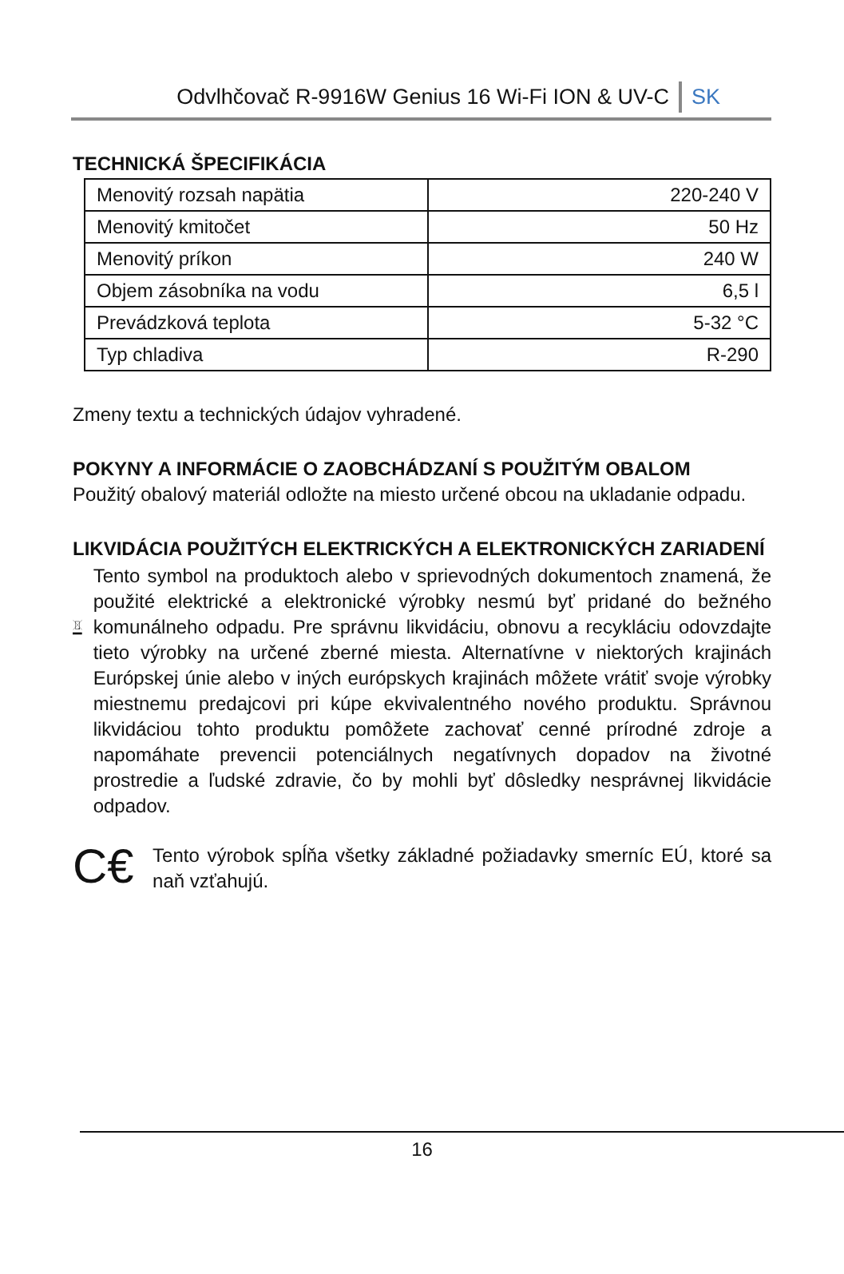Odvlhčovač R-9916W Genius 16 Wi-Fi ION & UV-C SK
TECHNICKÁ ŠPECIFIKÁCIA
| Menovitý rozsah napätia | 220-240 V |
| Menovitý kmitočet | 50 Hz |
| Menovitý príkon | 240 W |
| Objem zásobníka na vodu | 6,5 l |
| Prevádzková teplota | 5-32 °C |
| Typ chladiva | R-290 |
Zmeny textu a technických údajov vyhradené.
POKYNY A INFORMÁCIE O ZAOBCHÁDZANÍ S POUŽITÝM OBALOM
Použitý obalový materiál odložte na miesto určené obcou na ukladanie odpadu.
LIKVIDÁCIA POUŽITÝCH ELEKTRICKÝCH A ELEKTRONICKÝCH ZARIADENÍ
Tento symbol na produktoch alebo v sprievodných dokumentoch znamená, že použité elektrické a elektronické výrobky nesmú byť pridané do bežného komunálneho odpadu. Pre správnu likvidáciu, obnovu a recykláciu odovzdajte tieto výrobky na určené zberné miesta. Alternatívne v niektorých krajinách Európskej únie alebo v iných európskych krajinách môžete vrátiť svoje výrobky miestnemu predajcovi pri kúpe ekvivalentného nového produktu. Správnou likvidáciou tohto produktu pomôžete zachovať cenné prírodné zdroje a napomáhate prevencii potenciálnych negatívnych dopadov na životné prostredie a ľudské zdravie, čo by mohli byť dôsledky nesprávnej likvidácie odpadov.
C€
Tento výrobok spĺňa všetky základné požiadavky smerníc EÚ, ktoré sa naň vzťahujú.
16